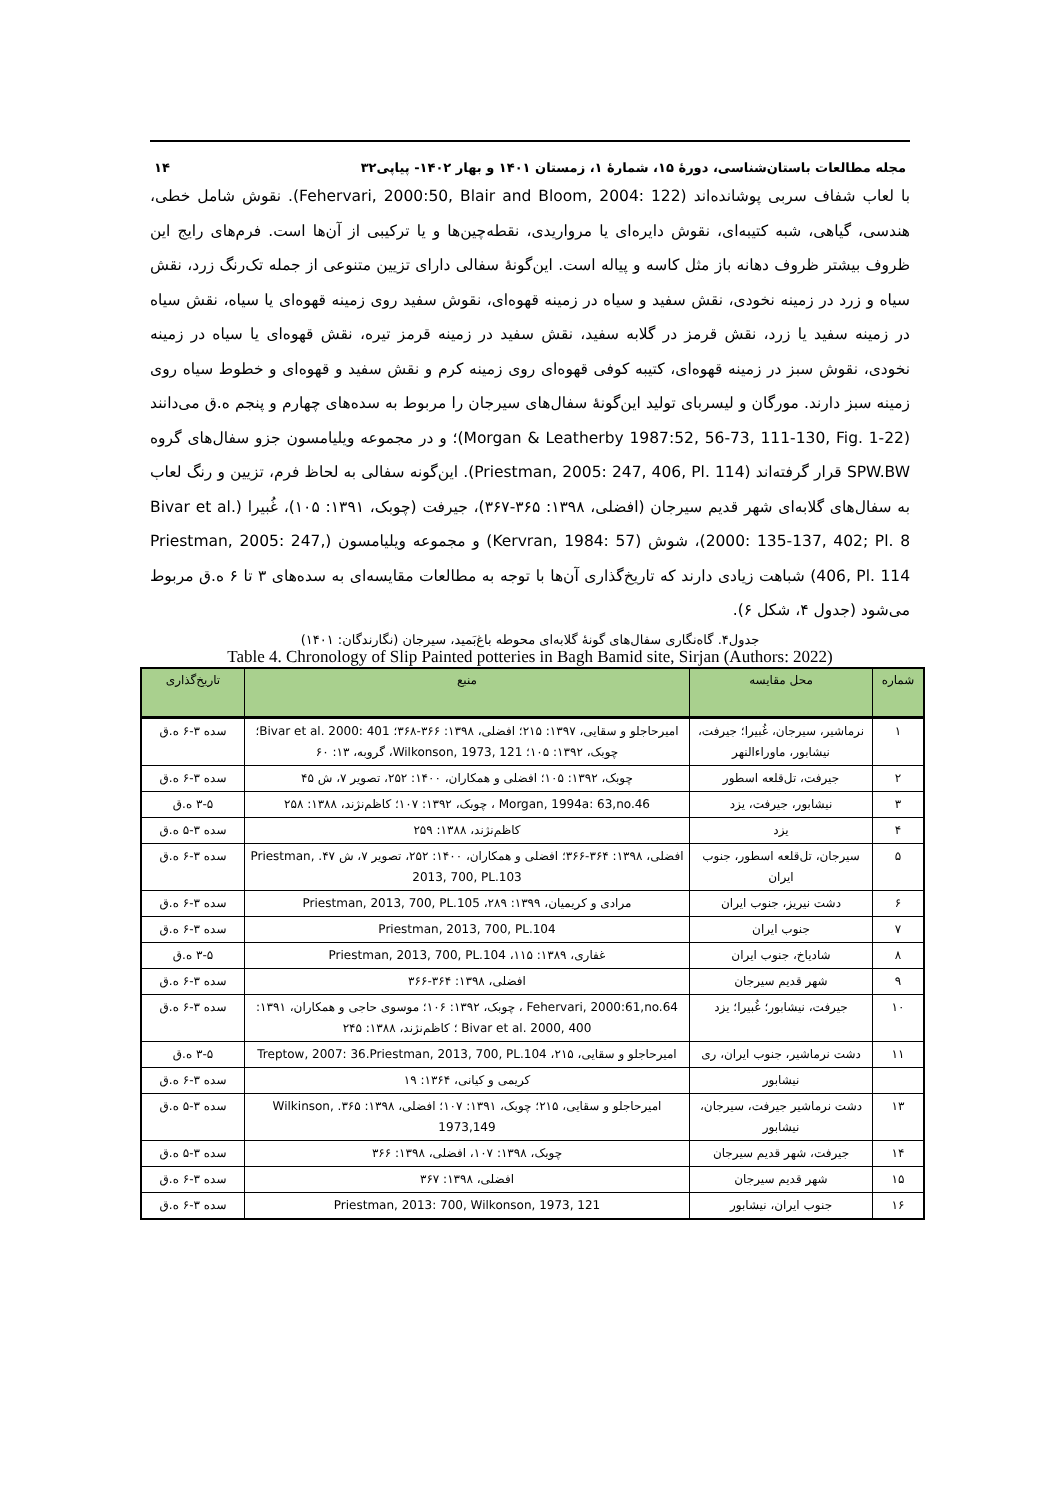مجله مطالعات باستان‌شناسی، دورهٔ ۱۵، شمارهٔ ۱، زمستان ۱۴۰۱ و بهار ۱۴۰۲- پیاپی۳۲ ۱۴
با لعاب شفاف سربی پوشانده‌اند (Fehervari, 2000:50, Blair and Bloom, 2004: 122). نقوش شامل خطی، هندسی، گیاهی، شبه کتیبه‌ای، نقوش دایره‌ای یا مرواریدی، نقطه‌چین‌ها و یا ترکیبی از آن‌ها است. فرم‌های رایج این ظروف بیشتر ظروف دهانه باز مثل کاسه و پیاله است. این‌گونهٔ سفالی دارای تزیین متنوعی از جمله تک‌رنگ زرد، نقش سیاه و زرد در زمینه نخودی، نقش سفید و سیاه در زمینه قهوه‌ای، نقوش سفید روی زمینه قهوه‌ای یا سیاه، نقش سیاه در زمینه سفید یا زرد، نقش قرمز در گلابه سفید، نقش سفید در زمینه قرمز تیره، نقش قهوه‌ای یا سیاه در زمینه نخودی، نقوش سبز در زمینه قهوه‌ای، کتیبه کوفی قهوه‌ای روی زمینه کرم و نقش سفید و قهوه‌ای و خطوط سیاه روی زمینه سبز دارند. مورگان و لیسربای تولید این‌گونهٔ سفال‌های سیرجان را مربوط به سده‌های چهارم و پنجم ه.ق می‌دانند (Morgan & Leatherby 1987:52, 56-73, 111-130, Fig. 1-22)؛ و در مجموعه ویلیامسون جزو سفال‌های گروه SPW.BW قرار گرفته‌اند (Priestman, 2005: 247, 406, Pl. 114). این‌گونه سفالی به لحاظ فرم، تزیین و رنگ لعاب به سفال‌های گلابه‌ای شهر قدیم سیرجان (افضلی، ۱۳۹۸: ۳۶۵-۳۶۷)، جیرفت (چوبک، ۱۳۹۱: ۱۰۵)، غُبیرا (Bivar et al. 2000: 135-137, 402; Pl. 8)، شوش (Kervran, 1984: 57) و مجموعه ویلیامسون (Priestman, 2005: 247, 406, Pl. 114) شباهت زیادی دارند که تاریخ‌گذاری آن‌ها با توجه به مطالعات مقایسه‌ای به سده‌های ۳ تا ۶ ه.ق مربوط می‌شود (جدول ۴، شکل ۶).
جدول۴. گاه‌نگاری سفال‌های گونهٔ گلابه‌ای محوطه باغ‌بَمید، سیرجان (نگارندگان: ۱۴۰۱)
Table 4. Chronology of Slip Painted potteries in Bagh Bamid site, Sirjan (Authors: 2022)
| شماره | محل مقایسه | منبع | تاریخ‌گذاری |
| --- | --- | --- | --- |
| ۱ | نرماشیر، سیرجان، غُبیرا؛ جیرفت، نیشابور، ماوراءالنهر | امیرحاجلو و سقایی، ۱۳۹۷: ۲۱۵؛ افضلی، ۱۳۹۸: ۳۶۶-۳۶۸؛ Bivar et al. 2000: 401؛ چوبک، ۱۳۹۲: ۱۰۵؛ Wilkonson, 1973, 121، گروبه، ۱۳: ۶۰ | سده ۳-۶ ه.ق |
| ۲ | جیرفت، تل‌قلعه اسطور | چوبک، ۱۳۹۲: ۱۰۵؛ افضلی و همکاران، ۱۴۰۰: ۲۵۲، تصویر ۷، ش ۴۵ | سده ۳-۶ ه.ق |
| ۳ | نیشابور، جیرفت، یزد | Morgan, 1994a: 63,no.46 ، چوبک، ۱۳۹۲: ۱۰۷؛ کاظم‌نژند، ۱۳۸۸: ۲۵۸ | ۳-۵ ه.ق |
| ۴ | یزد | کاظم‌نژند، ۱۳۸۸: ۲۵۹ | سده ۳-۵ ه.ق |
| ۵ | سیرجان، تل‌قلعه اسطور، جنوب ایران | افضلی، ۱۳۹۸: ۳۶۴-۳۶۶؛ افضلی و همکاران، ۱۴۰۰: ۲۵۲، تصویر ۷، ش ۴۷. Priestman, 2013, 700, PL.103 | سده ۳-۶ ه.ق |
| ۶ | دشت نیریز، جنوب ایران | مرادی و کریمیان، ۱۳۹۹: ۲۸۹، Priestman, 2013, 700, PL.105 | سده ۳-۶ ه.ق |
| ۷ | جنوب ایران | Priestman, 2013, 700, PL.104 | سده ۳-۶ ه.ق |
| ۸ | شادیاخ، جنوب ایران | غفاری، ۱۳۸۹: ۱۱۵، Priestman, 2013, 700, PL.104 | ۳-۵ ه.ق |
| ۹ | شهر قدیم سیرجان | افضلی، ۱۳۹۸: ۳۶۴-۳۶۶ | سده ۳-۶ ه.ق |
| ۱۰ | جیرفت، نیشابور؛ غُبیرا؛ یزد | Fehervari, 2000:61,no.64 ، چوبک، ۱۳۹۲: ۱۰۶؛ موسوی حاجی و همکاران، ۱۳۹۱: Bivar et al. 2000, 400 ؛ کاظم‌نژند، ۱۳۸۸: ۲۴۵ | سده ۳-۶ ه.ق |
| ۱۱ | دشت نرماشیر، جنوب ایران، ری | امیرحاجلو و سقایی، ۲۱۵، Treptow, 2007: 36.Priestman, 2013, 700, PL.104 | ۳-۵ ه.ق |
| | نیشابور | کریمی و کیانی، ۱۳۶۴: ۱۹ | سده ۳-۶ ه.ق |
| ۱۳ | دشت نرماشیر جیرفت، سیرجان، نیشابور | امیرحاجلو و سقایی، ۲۱۵؛ چوبک، ۱۳۹۱: ۱۰۷؛ افضلی، ۱۳۹۸: ۳۶۵. Wilkinson, 1973,149 | سده ۳-۵ ه.ق |
| ۱۴ | جیرفت، شهر قدیم سیرجان | چوبک، ۱۳۹۸: ۱۰۷، افضلی، ۱۳۹۸: ۳۶۶ | سده ۳-۵ ه.ق |
| ۱۵ | شهر قدیم سیرجان | افضلی، ۱۳۹۸: ۳۶۷ | سده ۳-۶ ه.ق |
| ۱۶ | جنوب ایران، نیشابور | Priestman, 2013: 700, Wilkonson, 1973, 121 | سده ۳-۶ ه.ق |